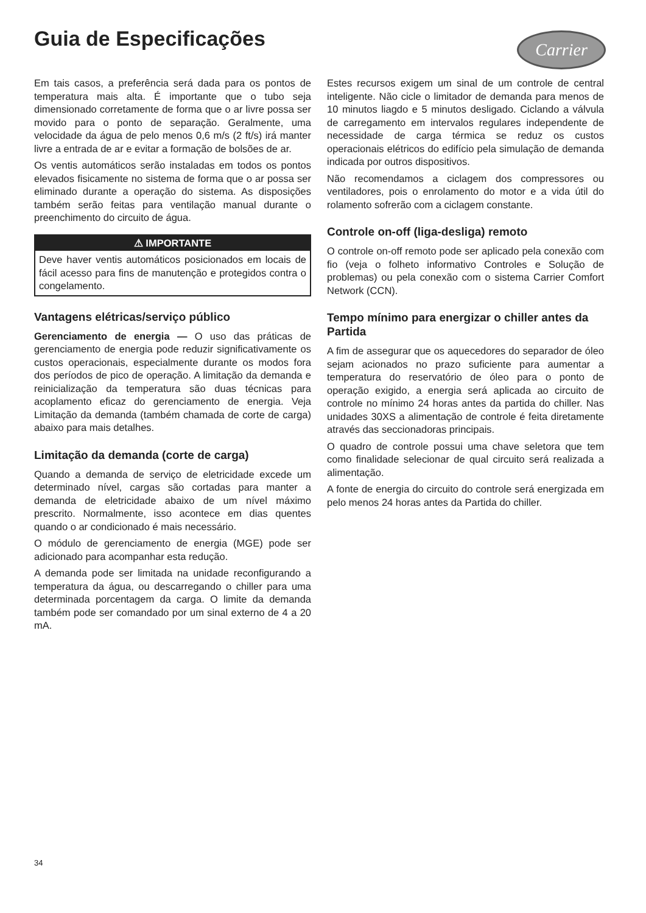Guia de Especificações
Carrier
Em tais casos, a preferência será dada para os pontos de temperatura mais alta. É importante que o tubo seja dimensionado corretamente de forma que o ar livre possa ser movido para o ponto de separação. Geralmente, uma velocidade da água de pelo menos 0,6 m/s (2 ft/s) irá manter livre a entrada de ar e evitar a formação de bolsões de ar.
Os ventis automáticos serão instaladas em todos os pontos elevados fisicamente no sistema de forma que o ar possa ser eliminado durante a operação do sistema. As disposições também serão feitas para ventilação manual durante o preenchimento do circuito de água.
⚠ IMPORTANTE
Deve haver ventis automáticos posicionados em locais de fácil acesso para fins de manutenção e protegidos contra o congelamento.
Vantagens elétricas/serviço público
Gerenciamento de energia — O uso das práticas de gerenciamento de energia pode reduzir significativamente os custos operacionais, especialmente durante os modos fora dos períodos de pico de operação. A limitação da demanda e reinicialização da temperatura são duas técnicas para acoplamento eficaz do gerenciamento de energia. Veja Limitação da demanda (também chamada de corte de carga) abaixo para mais detalhes.
Limitação da demanda (corte de carga)
Quando a demanda de serviço de eletricidade excede um determinado nível, cargas são cortadas para manter a demanda de eletricidade abaixo de um nível máximo prescrito. Normalmente, isso acontece em dias quentes quando o ar condicionado é mais necessário.
O módulo de gerenciamento de energia (MGE) pode ser adicionado para acompanhar esta redução.
A demanda pode ser limitada na unidade reconfigurando a temperatura da água, ou descarregando o chiller para uma determinada porcentagem da carga. O limite da demanda também pode ser comandado por um sinal externo de 4 a 20 mA.
Estes recursos exigem um sinal de um controle de central inteligente. Não cicle o limitador de demanda para menos de 10 minutos liagdo e 5 minutos desligado. Ciclando a válvula de carregamento em intervalos regulares independente de necessidade de carga térmica se reduz os custos operacionais elétricos do edifício pela simulação de demanda indicada por outros dispositivos.
Não recomendamos a ciclagem dos compressores ou ventiladores, pois o enrolamento do motor e a vida útil do rolamento sofrerão com a ciclagem constante.
Controle on-off (liga-desliga) remoto
O controle on-off remoto pode ser aplicado pela conexão com fio (veja o folheto informativo Controles e Solução de problemas) ou pela conexão com o sistema Carrier Comfort Network (CCN).
Tempo mínimo para energizar o chiller antes da Partida
A fim de assegurar que os aquecedores do separador de óleo sejam acionados no prazo suficiente para aumentar a temperatura do reservatório de óleo para o ponto de operação exigido, a energia será aplicada ao circuito de controle no mínimo 24 horas antes da partida do chiller. Nas unidades 30XS a alimentação de controle é feita diretamente através das seccionadoras principais.
O quadro de controle possui uma chave seletora que tem como finalidade selecionar de qual circuito será realizada a alimentação.
A fonte de energia do circuito do controle será energizada em pelo menos 24 horas antes da Partida do chiller.
34